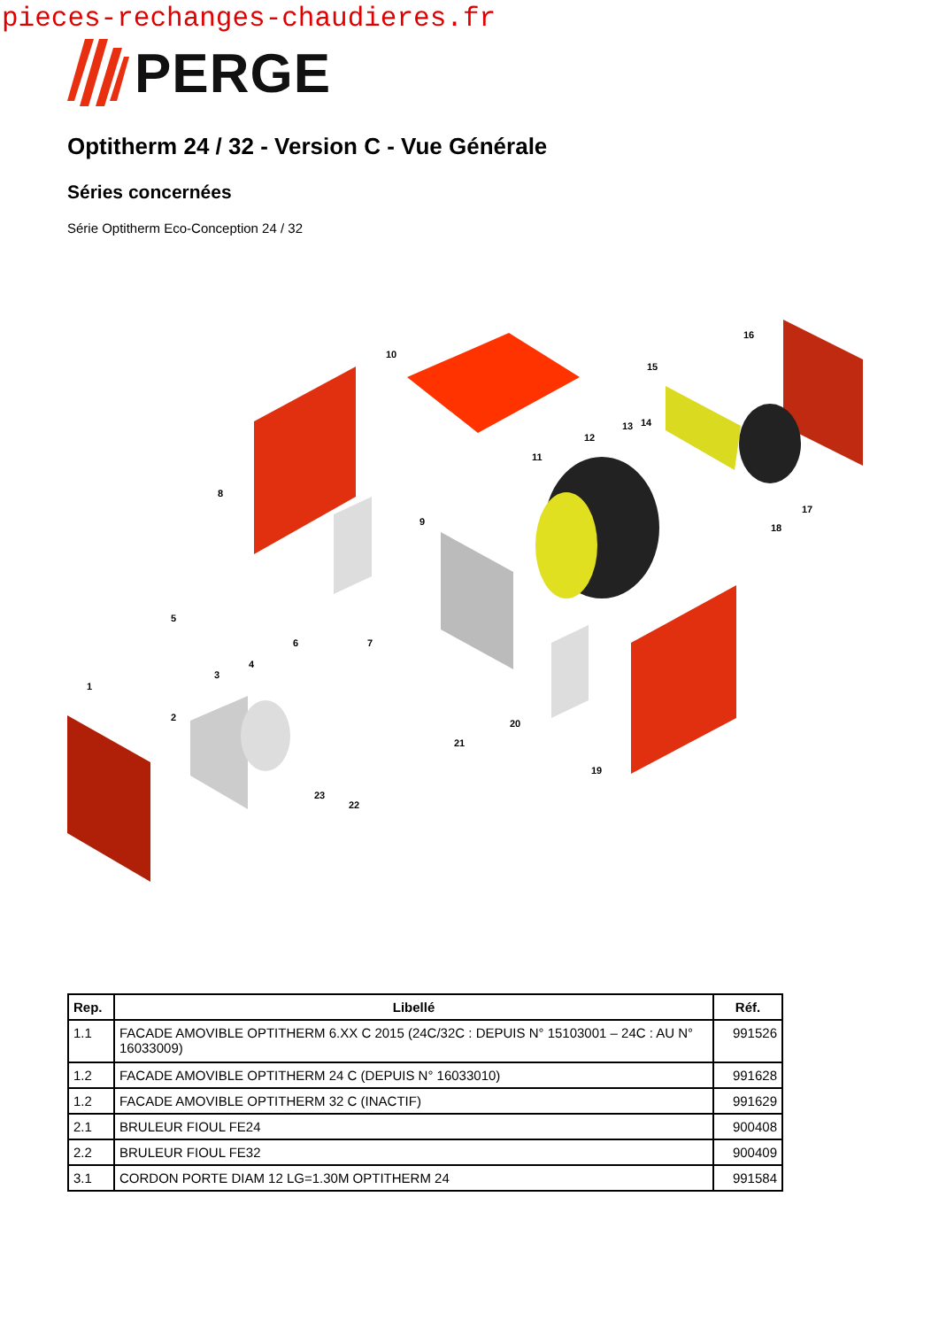pieces-rechanges-chaudieres.fr
PERGE
Optitherm 24 / 32 - Version C - Vue Générale
Séries concernées
Série Optitherm Eco-Conception 24 / 32
1
2
3
4
5
6
7
8
9
10
11
12
13
14
15
16
17
18
19
20
21
22
23
| Rep. | Libellé | Réf. |
| --- | --- | --- |
| 1.1 | FACADE AMOVIBLE OPTITHERM 6.XX C 2015 (24C/32C : DEPUIS N° 15103001 – 24C : AU N° 16033009) | 991526 |
| 1.2 | FACADE AMOVIBLE OPTITHERM 24 C (DEPUIS N° 16033010) | 991628 |
| 1.2 | FACADE AMOVIBLE OPTITHERM 32 C (INACTIF) | 991629 |
| 2.1 | BRULEUR FIOUL FE24 | 900408 |
| 2.2 | BRULEUR FIOUL FE32 | 900409 |
| 3.1 | CORDON PORTE DIAM 12 LG=1.30M OPTITHERM 24 | 991584 |